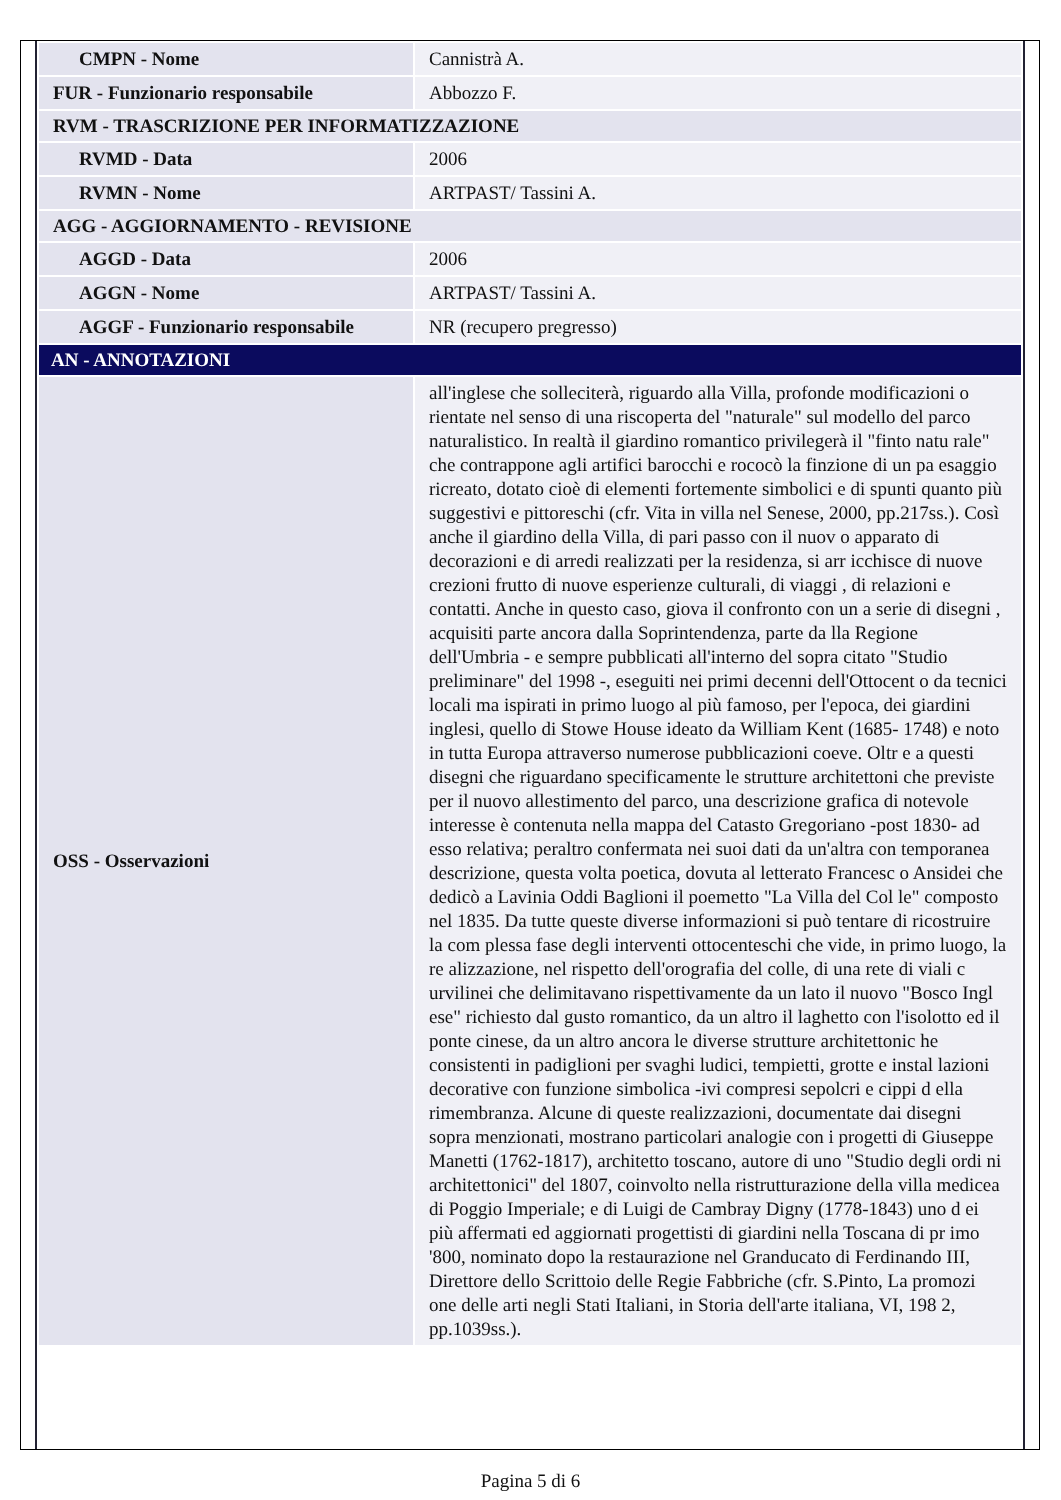| CMPN - Nome | Cannistrà A. |
| FUR - Funzionario responsabile | Abbozzo F. |
| RVM - TRASCRIZIONE PER INFORMATIZZAZIONE | |
| RVMD - Data | 2006 |
| RVMN - Nome | ARTPAST/ Tassini A. |
| AGG - AGGIORNAMENTO - REVISIONE | |
| AGGD - Data | 2006 |
| AGGN - Nome | ARTPAST/ Tassini A. |
| AGGF - Funzionario responsabile | NR (recupero pregresso) |
| AN - ANNOTAZIONI | |
| OSS - Osservazioni | all'inglese che solleciterà, riguardo alla Villa, profonde modificazioni o rientate nel senso di una riscoperta del "naturale" sul modello del parco naturalistico. In realtà il giardino romantico privilegerà il "finto natu rale" che contrappone agli artifici barocchi e rococò la finzione di un pa esaggio ricreato, dotato cioè di elementi fortemente simbolici e di spunti quanto più suggestivi e pittoreschi (cfr. Vita in villa nel Senese, 2000, pp.217ss.). Così anche il giardino della Villa, di pari passo con il nuov o apparato di decorazioni e di arredi realizzati per la residenza, si arr icchisce di nuove crezioni frutto di nuove esperienze culturali, di viaggi , di relazioni e contatti. Anche in questo caso, giova il confronto con un a serie di disegni , acquisiti parte ancora dalla Soprintendenza, parte da lla Regione dell'Umbria - e sempre pubblicati all'interno del sopra citato "Studio preliminare" del 1998 -, eseguiti nei primi decenni dell'Ottocent o da tecnici locali ma ispirati in primo luogo al più famoso, per l'epoca, dei giardini inglesi, quello di Stowe House ideato da William Kent (1685- 1748) e noto in tutta Europa attraverso numerose pubblicazioni coeve. Oltr e a questi disegni che riguardano specificamente le strutture architettoni che previste per il nuovo allestimento del parco, una descrizione grafica di notevole interesse è contenuta nella mappa del Catasto Gregoriano -post 1830- ad esso relativa; peraltro confermata nei suoi dati da un'altra con temporanea descrizione, questa volta poetica, dovuta al letterato Francesc o Ansidei che dedicò a Lavinia Oddi Baglioni il poemetto "La Villa del Col le" composto nel 1835. Da tutte queste diverse informazioni si può tentare di ricostruire la com plessa fase degli interventi ottocenteschi che vide, in primo luogo, la re alizzazione, nel rispetto dell'orografia del colle, di una rete di viali c urvilinei che delimitavano rispettivamente da un lato il nuovo "Bosco Ingl ese" richiesto dal gusto romantico, da un altro il laghetto con l'isolotto ed il ponte cinese, da un altro ancora le diverse strutture architettonic he consistenti in padiglioni per svaghi ludici, tempietti, grotte e instal lazioni decorative con funzione simbolica -ivi compresi sepolcri e cippi d ella rimembranza. Alcune di queste realizzazioni, documentate dai disegni sopra menzionati, mostrano particolari analogie con i progetti di Giuseppe Manetti (1762-1817), architetto toscano, autore di uno "Studio degli ordi ni architettonici" del 1807, coinvolto nella ristrutturazione della villa medicea di Poggio Imperiale; e di Luigi de Cambray Digny (1778-1843) uno d ei più affermati ed aggiornati progettisti di giardini nella Toscana di pr imo '800, nominato dopo la restaurazione nel Granducato di Ferdinando III, Direttore dello Scrittoio delle Regie Fabbriche (cfr. S.Pinto, La promozi one delle arti negli Stati Italiani, in Storia dell'arte italiana, VI, 198 2, pp.1039ss.). |
Pagina 5 di 6